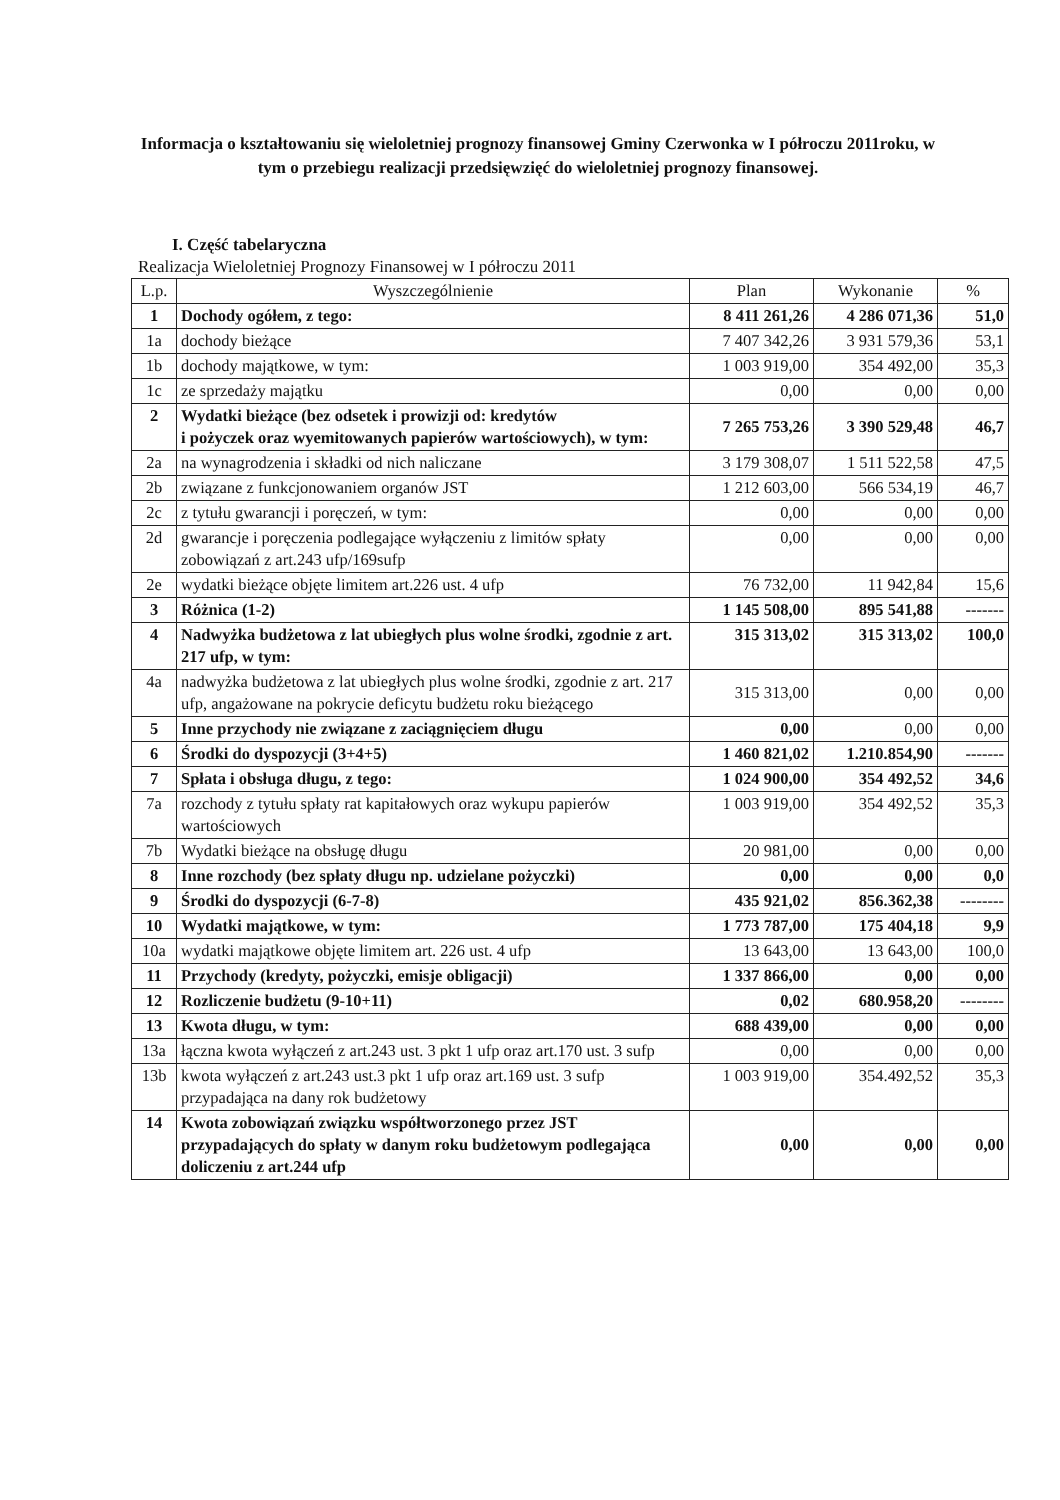Informacja o kształtowaniu się wieloletniej prognozy finansowej Gminy Czerwonka w I półroczu 2011roku, w tym o przebiegu realizacji przedsięwzięć do wieloletniej prognozy finansowej.
I. Część tabelaryczna
Realizacja Wieloletniej Prognozy Finansowej w I półroczu 2011
| L.p. | Wyszczególnienie | Plan | Wykonanie | % |
| --- | --- | --- | --- | --- |
| 1 | Dochody ogółem, z tego: | 8 411 261,26 | 4 286 071,36 | 51,0 |
| 1a | dochody bieżące | 7 407 342,26 | 3 931 579,36 | 53,1 |
| 1b | dochody majątkowe, w tym: | 1 003 919,00 | 354 492,00 | 35,3 |
| 1c | ze sprzedaży majątku | 0,00 | 0,00 | 0,00 |
| 2 | Wydatki bieżące (bez odsetek i prowizji od: kredytów i pożyczek oraz wyemitowanych papierów wartościowych), w tym: | 7 265 753,26 | 3 390 529,48 | 46,7 |
| 2a | na wynagrodzenia i składki od nich naliczane | 3 179 308,07 | 1 511 522,58 | 47,5 |
| 2b | związane z funkcjonowaniem organów JST | 1 212 603,00 | 566 534,19 | 46,7 |
| 2c | z tytułu gwarancji i poręczeń, w tym: | 0,00 | 0,00 | 0,00 |
| 2d | gwarancje i poręczenia podlegające wyłączeniu z limitów spłaty zobowiązań z art.243 ufp/169sufp | 0,00 | 0,00 | 0,00 |
| 2e | wydatki bieżące objęte limitem art.226 ust. 4 ufp | 76 732,00 | 11 942,84 | 15,6 |
| 3 | Różnica (1-2) | 1 145 508,00 | 895 541,88 | ------- |
| 4 | Nadwyżka budżetowa z lat ubiegłych plus wolne środki, zgodnie z art. 217 ufp, w tym: | 315 313,02 | 315 313,02 | 100,0 |
| 4a | nadwyżka budżetowa z lat ubiegłych plus wolne środki, zgodnie z art. 217 ufp, angażowane na pokrycie deficytu budżetu roku bieżącego | 315 313,00 | 0,00 | 0,00 |
| 5 | Inne przychody nie związane z zaciągnięciem długu | 0,00 | 0,00 | 0,00 |
| 6 | Środki do dyspozycji (3+4+5) | 1 460 821,02 | 1.210.854,90 | ------- |
| 7 | Spłata i obsługa długu, z tego: | 1 024 900,00 | 354 492,52 | 34,6 |
| 7a | rozchody z tytułu spłaty rat kapitałowych oraz wykupu papierów wartościowych | 1 003 919,00 | 354 492,52 | 35,3 |
| 7b | Wydatki bieżące na obsługę długu | 20 981,00 | 0,00 | 0,00 |
| 8 | Inne rozchody (bez spłaty długu np. udzielane pożyczki) | 0,00 | 0,00 | 0,0 |
| 9 | Środki do dyspozycji (6-7-8) | 435 921,02 | 856.362,38 | -------- |
| 10 | Wydatki majątkowe, w tym: | 1 773 787,00 | 175 404,18 | 9,9 |
| 10a | wydatki majątkowe objęte limitem art. 226 ust. 4 ufp | 13 643,00 | 13 643,00 | 100,0 |
| 11 | Przychody (kredyty, pożyczki, emisje obligacji) | 1 337 866,00 | 0,00 | 0,00 |
| 12 | Rozliczenie budżetu (9-10+11) | 0,02 | 680.958,20 | -------- |
| 13 | Kwota długu, w tym: | 688 439,00 | 0,00 | 0,00 |
| 13a | łączna kwota wyłączeń z art.243 ust. 3 pkt 1 ufp oraz art.170 ust. 3 sufp | 0,00 | 0,00 | 0,00 |
| 13b | kwota wyłączeń z art.243 ust.3 pkt 1 ufp oraz art.169 ust. 3 sufp przypadająca na dany rok budżetowy | 1 003 919,00 | 354.492,52 | 35,3 |
| 14 | Kwota zobowiązań związku współtworzonego przez JST przypadających do spłaty w danym roku budżetowym podlegająca doliczeniu z art.244 ufp | 0,00 | 0,00 | 0,00 |